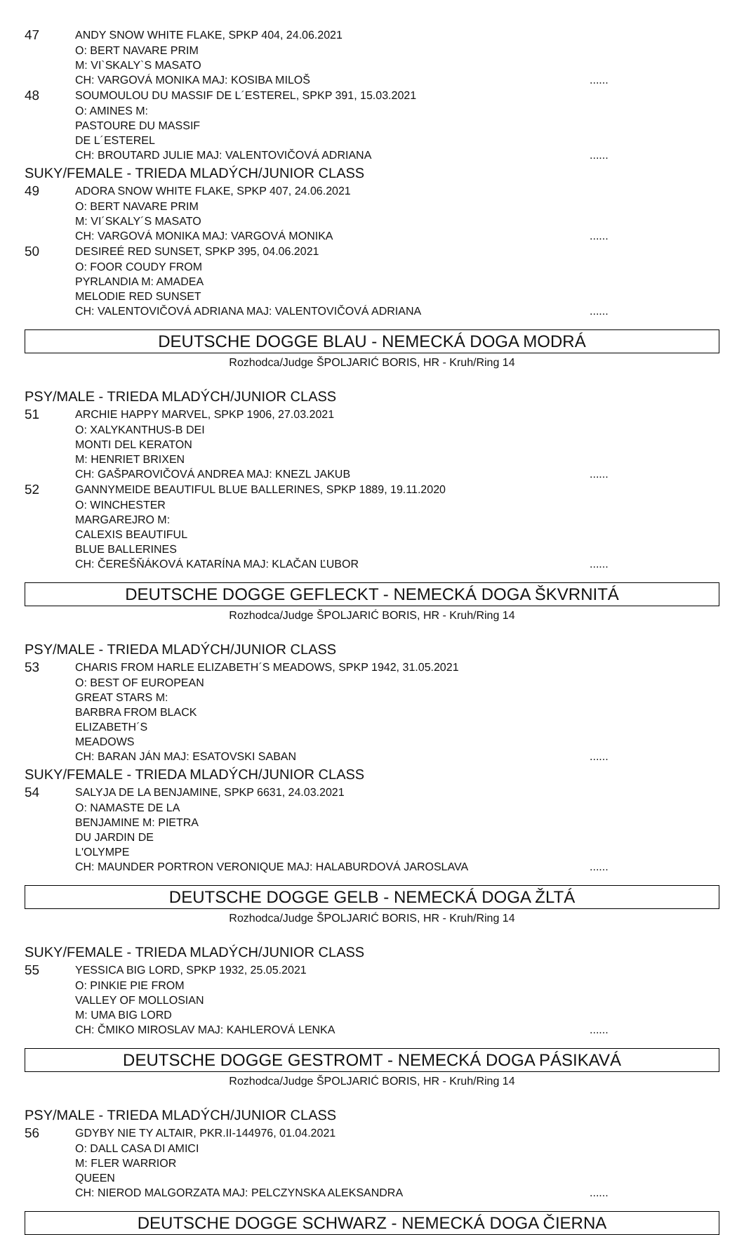47
ANDY SNOW WHITE FLAKE, SPKP 404, 24.06.2021
O: BERT NAVARE PRIM M: VI`SKALY`S MASATO
CH: VARGOVÁ MONIKA MAJ: KOSIBA MILOŠ......
48
SOUMOULOU DU MASSIF DE L´ESTEREL, SPKP 391, 15.03.2021
O: AMINES M: PASTOURE DU MASSIF DE L´ESTEREL
CH: BROUTARD JULIE MAJ: VALENTOVIČOVÁ ADRIANA......
SUKY/FEMALE - TRIEDA MLADÝCH/JUNIOR CLASS
49
ADORA SNOW WHITE FLAKE, SPKP 407, 24.06.2021
O: BERT NAVARE PRIM M: VI´SKALY´S MASATO
CH: VARGOVÁ MONIKA MAJ: VARGOVÁ MONIKA......
50
DESIREÉ RED SUNSET, SPKP 395, 04.06.2021
O: FOOR COUDY FROM PYRLANDIA M: AMADEA MELODIE RED SUNSET
CH: VALENTOVIČOVÁ ADRIANA MAJ: VALENTOVIČOVÁ ADRIANA......
DEUTSCHE DOGGE BLAU - NEMECKÁ DOGA MODRÁ
Rozhodca/Judge ŠPOLJARIĆ BORIS, HR - Kruh/Ring 14
PSY/MALE - TRIEDA MLADÝCH/JUNIOR CLASS
51
ARCHIE HAPPY MARVEL, SPKP 1906, 27.03.2021
O: XALYKANTHUS-B DEI MONTI DEL KERATON M: HENRIET BRIXEN
CH: GAŠPAROVIČOVÁ ANDREA MAJ: KNEZL JAKUB......
52
GANNYMEIDE BEAUTIFUL BLUE BALLERINES, SPKP 1889, 19.11.2020
O: WINCHESTER MARGAREJRO M: CALEXIS BEAUTIFUL BLUE BALLERINES
CH: ČEREŠŇÁKOVÁ KATARÍNA MAJ: KLAČAN ĽUBOR......
DEUTSCHE DOGGE GEFLECKT - NEMECKÁ DOGA ŠKVRNITÁ
Rozhodca/Judge ŠPOLJARIĆ BORIS, HR - Kruh/Ring 14
PSY/MALE - TRIEDA MLADÝCH/JUNIOR CLASS
53
CHARIS FROM HARLE ELIZABETH´S MEADOWS, SPKP 1942, 31.05.2021
O: BEST OF EUROPEAN GREAT STARS M: BARBRA FROM BLACK ELIZABETH´S MEADOWS
CH: BARAN JÁN MAJ: ESATOVSKI SABAN......
SUKY/FEMALE - TRIEDA MLADÝCH/JUNIOR CLASS
54
SALYJA DE LA BENJAMINE, SPKP 6631, 24.03.2021
O: NAMASTE DE LA BENJAMINE M: PIETRA DU JARDIN DE L'OLYMPE
CH: MAUNDER PORTRON VERONIQUE MAJ: HALABURDOVÁ JAROSLAVA......
DEUTSCHE DOGGE GELB - NEMECKÁ DOGA ŽLTÁ
Rozhodca/Judge ŠPOLJARIĆ BORIS, HR - Kruh/Ring 14
SUKY/FEMALE - TRIEDA MLADÝCH/JUNIOR CLASS
55
YESSICA BIG LORD, SPKP 1932, 25.05.2021
O: PINKIE PIE FROM VALLEY OF MOLLOSIAN M: UMA BIG LORD
CH: ČMIKO MIROSLAV MAJ: KAHLEROVÁ LENKA......
DEUTSCHE DOGGE GESTROMT - NEMECKÁ DOGA PÁSIKAVÁ
Rozhodca/Judge ŠPOLJARIĆ BORIS, HR - Kruh/Ring 14
PSY/MALE - TRIEDA MLADÝCH/JUNIOR CLASS
56
GDYBY NIE TY ALTAIR, PKR.II-144976, 01.04.2021
O: DALL CASA DI AMICI M: FLER WARRIOR QUEEN
CH: NIEROD MALGORZATA MAJ: PELCZYNSKA ALEKSANDRA......
DEUTSCHE DOGGE SCHWARZ - NEMECKÁ DOGA ČIERNA